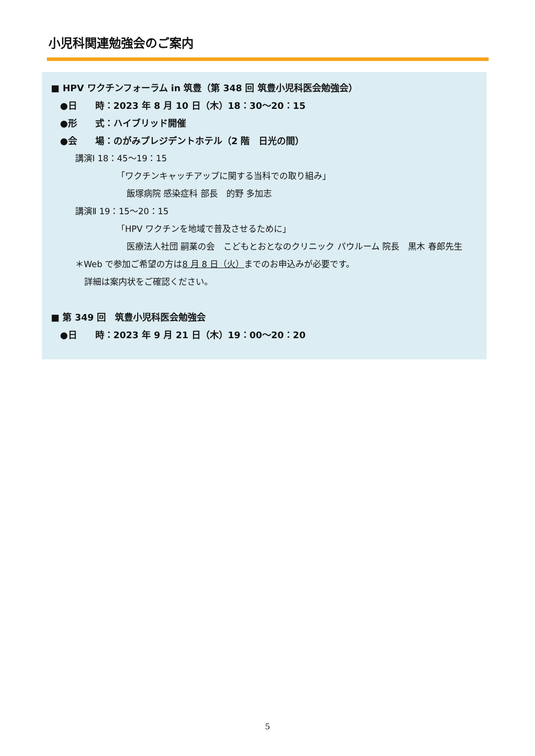小児科関連勉強会のご案内
■ HPV ワクチンフォーラム in 筑豊（第 348 回 筑豊小児科医会勉強会）
●日　　時：2023 年 8 月 10 日（木）18：30～20：15
●形　　式：ハイブリッド開催
●会　　場：のがみプレジデントホテル（2 階　日光の間）
講演Ⅰ 18：45～19：15
「ワクチンキャッチアップに関する当科での取り組み」
飯塚病院 感染症科 部長　的野 多加志
講演Ⅱ 19：15～20：15
「HPV ワクチンを地域で普及させるために」
医療法人社団 嗣業の会　こどもとおとなのクリニック パウルーム 院長　黒木 春郎先生
＊Web で参加ご希望の方は8 月 8 日（火）までのお申込みが必要です。
詳細は案内状をご確認ください。
■ 第 349 回　筑豊小児科医会勉強会
●日　　時：2023 年 9 月 21 日（木）19：00～20：20
5